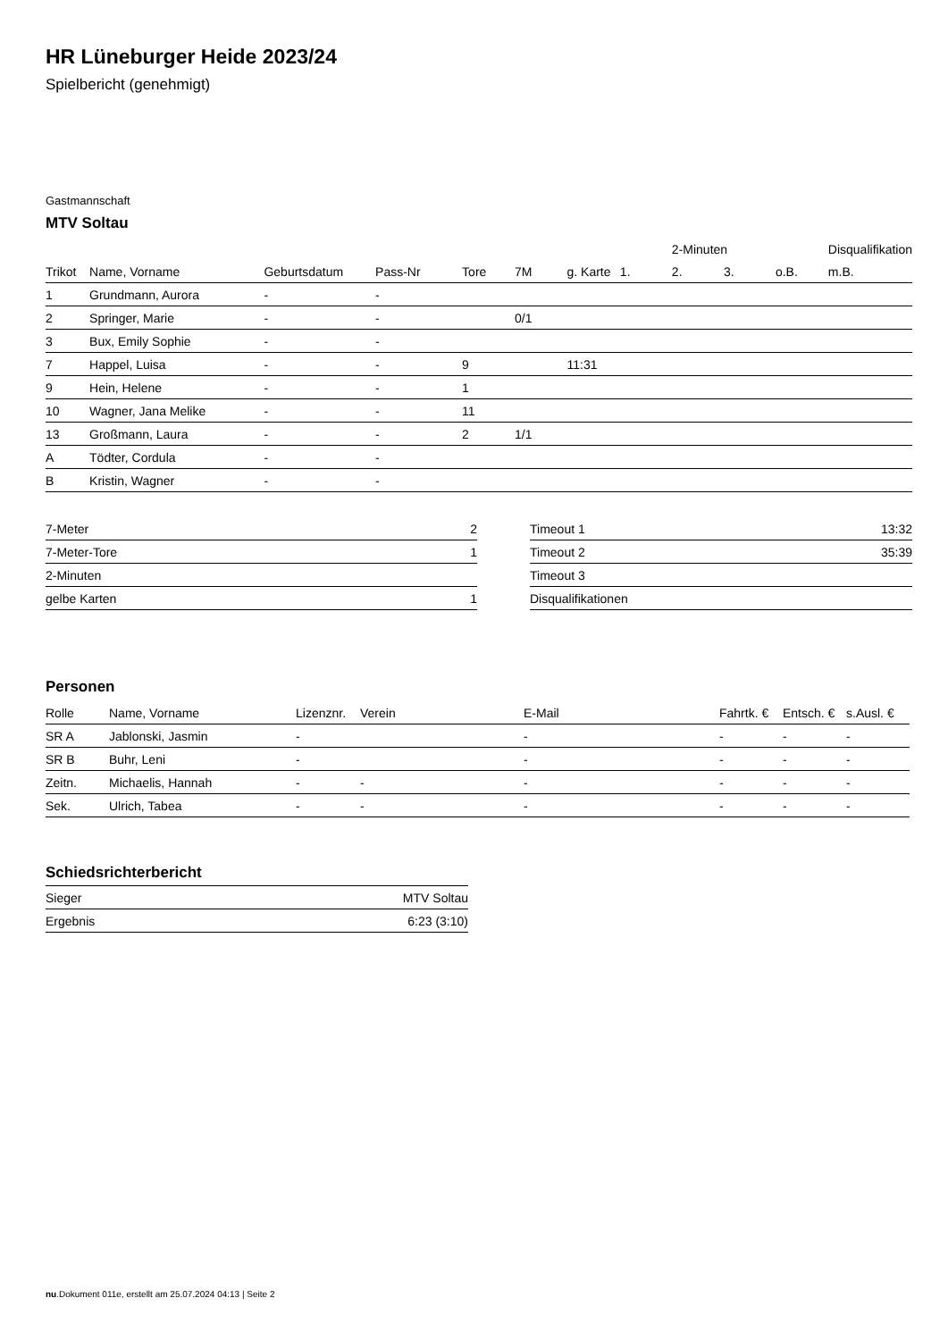HR Lüneburger Heide 2023/24
Spielbericht (genehmigt)
Gastmannschaft
MTV Soltau
| | | | | | | | | 2-Minuten | | | Disqualifikation |
| Trikot | Name, Vorname | Geburtsdatum | Pass-Nr | Tore | 7M | g. Karte | 1. | 2. | 3. | o.B. | m.B. |
| 1 | Grundmann, Aurora | - | - | | | | | | | | |
| 2 | Springer, Marie | - | - | | 0/1 | | | | | | |
| 3 | Bux, Emily Sophie | - | - | | | | | | | | |
| 7 | Happel, Luisa | - | - | 9 | | 11:31 | | | | | |
| 9 | Hein, Helene | - | - | 1 | | | | | | | |
| 10 | Wagner, Jana Melike | - | - | 11 | | | | | | | |
| 13 | Großmann, Laura | - | - | 2 | 1/1 | | | | | | |
| A | Tödter, Cordula | - | - | | | | | | | | |
| B | Kristin, Wagner | - | - | | | | | | | | |
| 7-Meter | 2 |
| 7-Meter-Tore | 1 |
| 2-Minuten | |
| gelbe Karten | 1 |
| Timeout 1 | 13:32 |
| Timeout 2 | 35:39 |
| Timeout 3 | |
| Disqualifikationen | |
Personen
| Rolle | Name, Vorname | Lizenznr. | Verein | E-Mail | Fahrtk. € | Entsch. € | s.Ausl. € |
| --- | --- | --- | --- | --- | --- | --- | --- |
| SR A | Jablonski, Jasmin | - | | - | - | - | - |
| SR B | Buhr, Leni | - | | - | - | - | - |
| Zeitn. | Michaelis, Hannah | - | - | - | - | - | - |
| Sek. | Ulrich, Tabea | - | - | - | - | - | - |
Schiedsrichterbericht
| Sieger | MTV Soltau |
| Ergebnis | 6:23 (3:10) |
nu.Dokument 011e, erstellt am 25.07.2024 04:13 | Seite 2